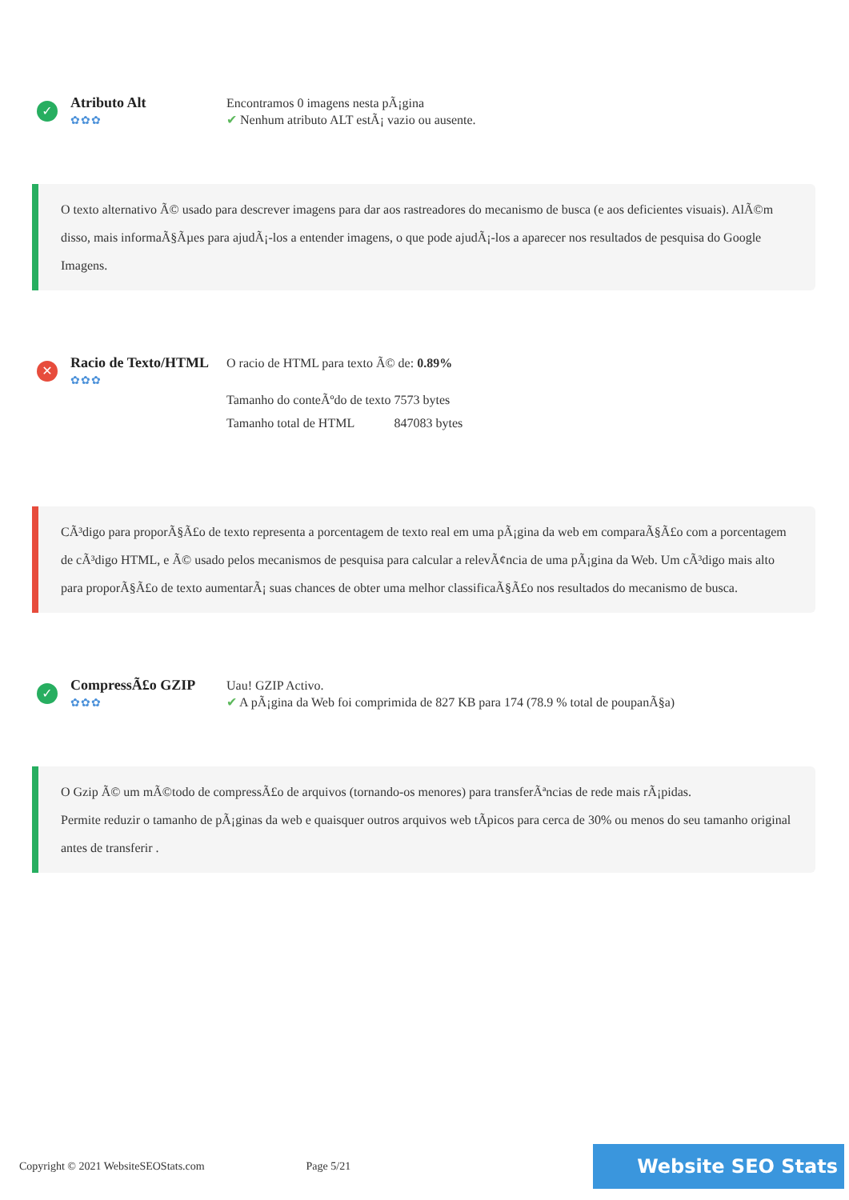✓
Atributo Alt
✿✿✿
Encontramos 0 imagens nesta pÃ¡gina
✔ Nenhum atributo ALT estÃ¡ vazio ou ausente.
O texto alternativo Ã© usado para descrever imagens para dar aos rastreadores do mecanismo de busca (e aos deficientes visuais). AlÃ©m disso, mais informaÃ§Ãµes para ajudÃ¡-los a entender imagens, o que pode ajudÃ¡-los a aparecer nos resultados de pesquisa do Google Imagens.
✕
Racio de Texto/HTML
✿✿✿
O racio de HTML para texto Ã© de: 0.89%
| Tamanho do conteÃºdo de texto | 7573 bytes |
| Tamanho total de HTML | 847083 bytes |
CÃ³digo para proporÃ§Ã£o de texto representa a porcentagem de texto real em uma pÃ¡gina da web em comparaÃ§Ã£o com a porcentagem de cÃ³digo HTML, e Ã© usado pelos mecanismos de pesquisa para calcular a relevÃ¢ncia de uma pÃ¡gina da Web. Um cÃ³digo mais alto para proporÃ§Ã£o de texto aumentarÃ¡ suas chances de obter uma melhor classificaÃ§Ã£o nos resultados do mecanismo de busca.
✓
CompressÃ£o GZIP
✿✿✿
Uau! GZIP Activo.
✔ A pÃ¡gina da Web foi comprimida de 827 KB para 174 (78.9 % total de poupanÃ§a)
O Gzip Ã© um mÃ©todo de compressÃ£o de arquivos (tornando-os menores) para transferÃªncias de rede mais rÃ¡pidas.
Permite reduzir o tamanho de pÃ¡ginas da web e quaisquer outros arquivos web tÃpicos para cerca de 30% ou menos do seu tamanho original antes de transferir .
Copyright © 2021 WebsiteSEOStats.com
Page 5/21
Website SEO Stats